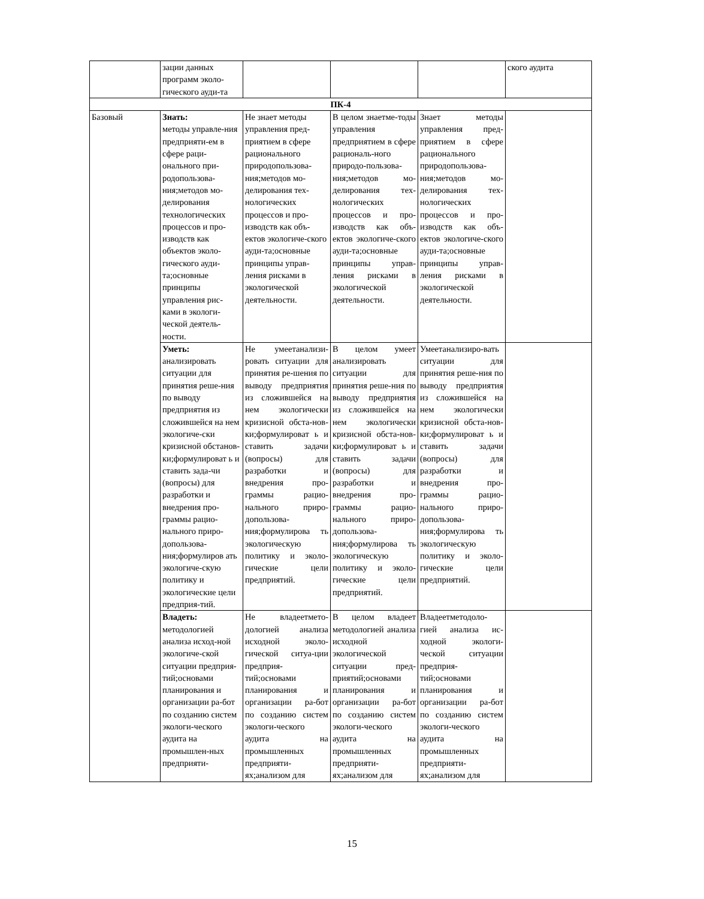| | зации данных программ эколо-гического ауди-та | | | | ского аудита |
| ПК-4 | | | | | |
| Базовый | Знать: методы управле-ния предприяти-ем в сфере раци-онального при-родопользова-ния;методов мо-делирования технологических процессов и про-изводств как объектов эколо-гического ауди-та;основные принципы управления рис-ками в экологи-ческой деятель-ности. | Не знает методы управления пред-приятием в сфере рационального природопользова-ния;методов мо-делирования тех-нологических процессов и про-изводств как объ-ектов экологиче-ского ауди-та;основные принципы управ-ления рисками в экологической деятельности. | В целом знаетме-тоды управления предприятием в сфере рациональ-ного природо-пользова-ния;методов мо-делирования тех-нологических процессов и про-изводств как объ-ектов экологиче-ского ауди-та;основные принципы управ-ления рисками в экологической деятельности. | Знает методы управления пред-приятием в сфере рационального природопользова-ния;методов мо-делирования тех-нологических процессов и про-изводств как объ-ектов экологиче-ского ауди-та;основные принципы управ-ления рисками в экологической деятельности. | |
| | Уметь: анализировать ситуации для принятия реше-ния по выводу предприятия из сложившейся на нем экологиче-ски кризисной обстанов-ки;формулироват ь и ставить зада-чи (вопросы) для разработки и внедрения про-граммы рацио-нального приро-допользова-ния;формулиров ать экологиче-скую политику и экологические цели предприя-тий. | Не умеетанализи-ровать ситуации для принятия ре-шения по выводу предприятия из сложившейся на нем экологически кризисной обста-нов-ки;формулироват ь и ставить задачи (вопросы) для разработки и внедрения про-граммы рацио-нального приро-допользова-ния;формулирова ть экологическую политику и эколо-гические цели предприятий. | В целом умеет анализировать ситуации для принятия реше-ния по выводу предприятия из сложившейся на нем экологически кризисной обста-нов-ки;формулироват ь и ставить задачи (вопросы) для разработки и внедрения про-граммы рацио-нального приро-допользова-ния;формулирова ть экологическую политику и эколо-гические цели предприятий. | Умеетанализиро-вать ситуации для принятия реше-ния по выводу предприятия из сложившейся на нем экологически кризисной обста-нов-ки;формулироват ь и ставить задачи (вопросы) для разработки и внедрения про-граммы рацио-нального приро-допользова-ния;формулирова ть экологическую политику и эколо-гические цели предприятий. | |
| | Владеть: методологией анализа исход-ной экологиче-ской ситуации предприя-тий;основами планирования и организации ра-бот по созданию систем экологи-ческого аудита на промышлен-ных предприяти- | Не владеетмето-дологией анализа исходной эколо-гической ситуа-ции предприя-тий;основами планирования и организации ра-бот по созданию систем экологи-ческого аудита на промышленных предприяти-ях;анализом для | В целом владеет методологией анализа исходной экологической ситуации пред-приятий;основами планирования и организации ра-бот по созданию систем экологи-ческого аудита на промышленных предприяти-ях;анализом для | Владеетметодоло-гией анализа ис-ходной экологи-ческой ситуации предприя-тий;основами планирования и организации ра-бот по созданию систем экологи-ческого аудита на промышленных предприяти-ях;анализом для | |
15